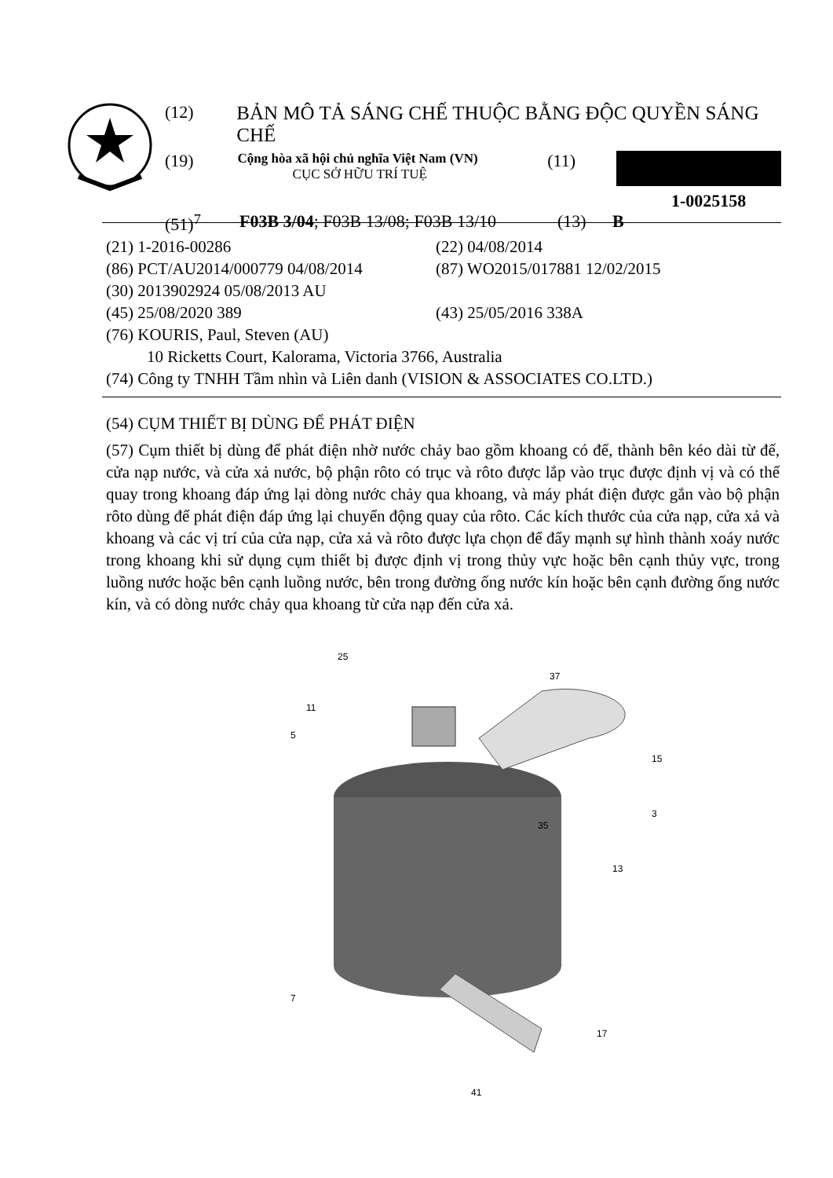(12) BẢN MÔ TẢ SÁNG CHẾ THUỘC BẰNG ĐỘC QUYỀN SÁNG CHẾ
(19) Cộng hòa xã hội chủ nghĩa Việt Nam (VN)
CỤC SỞ HỮU TRÍ TUỆ (11)
1-0025158
(51)<sup>7</sup> F03B 3/04; F03B 13/08; F03B 13/10 (13) B
(21) 1-2016-00286 (22) 04/08/2014
(86) PCT/AU2014/000779 04/08/2014 (87) WO2015/017881 12/02/2015
(30) 2013902924 05/08/2013 AU
(45) 25/08/2020 389 (43) 25/05/2016 338A
(76) KOURIS, Paul, Steven (AU)
10 Ricketts Court, Kalorama, Victoria 3766, Australia
(74) Công ty TNHH Tầm nhìn và Liên danh (VISION & ASSOCIATES CO.LTD.)
(54) CỤM THIẾT BỊ DÙNG ĐỂ PHÁT ĐIỆN
(57) Cụm thiết bị dùng để phát điện nhờ nước chảy bao gồm khoang có đế, thành bên kéo dài từ đế, cửa nạp nước, và cửa xả nước, bộ phận rôto có trục và rôto được lắp vào trục được định vị và có thể quay trong khoang đáp ứng lại dòng nước chảy qua khoang, và máy phát điện được gắn vào bộ phận rôto dùng để phát điện đáp ứng lại chuyển động quay của rôto. Các kích thước của cửa nạp, cửa xả và khoang và các vị trí của cửa nạp, cửa xả và rôto được lựa chọn để đẩy mạnh sự hình thành xoáy nước trong khoang khi sử dụng cụm thiết bị được định vị trong thủy vực hoặc bên cạnh thủy vực, trong luồng nước hoặc bên cạnh luồng nước, bên trong đường ống nước kín hoặc bên cạnh đường ống nước kín, và có dòng nước chảy qua khoang từ cửa nạp đến cửa xả.
25
11
5
37
15
3
35
13
7
17
41